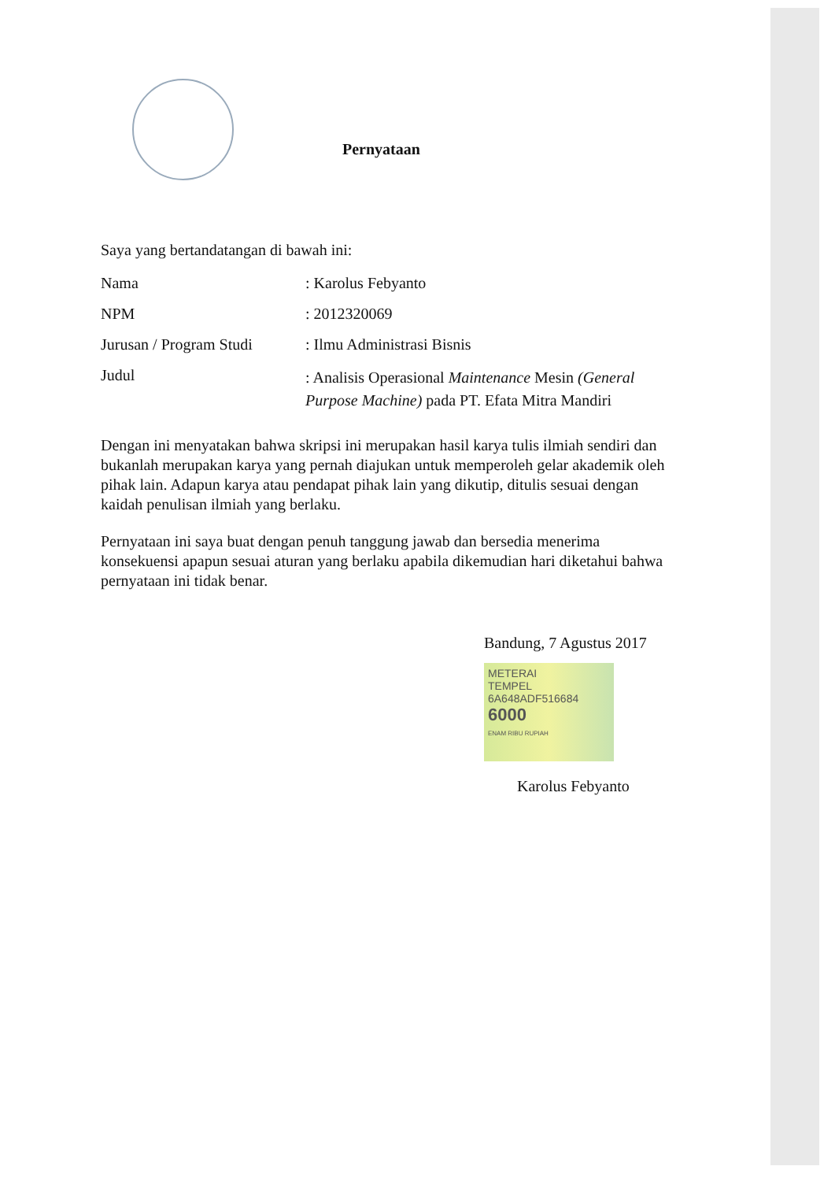Pernyataan
Saya yang bertandatangan di bawah ini:
Nama : Karolus Febyanto
NPM : 2012320069
Jurusan / Program Studi
: Ilmu Administrasi Bisnis
Judul
: Analisis Operasional Maintenance Mesin (General Purpose Machine) pada PT. Efata Mitra Mandiri
Dengan ini menyatakan bahwa skripsi ini merupakan hasil karya tulis ilmiah sendiri dan bukanlah merupakan karya yang pernah diajukan untuk memperoleh gelar akademik oleh pihak lain. Adapun karya atau pendapat pihak lain yang dikutip, ditulis sesuai dengan kaidah penulisan ilmiah yang berlaku.
Pernyataan ini saya buat dengan penuh tanggung jawab dan bersedia menerima konsekuensi apapun sesuai aturan yang berlaku apabila dikemudian hari diketahui bahwa pernyataan ini tidak benar.
Bandung, 7 Agustus 2017
METERAI
TEMPEL
6A648ADF516684
6000
ENAM RIBU RUPIAH
Karolus Febyanto